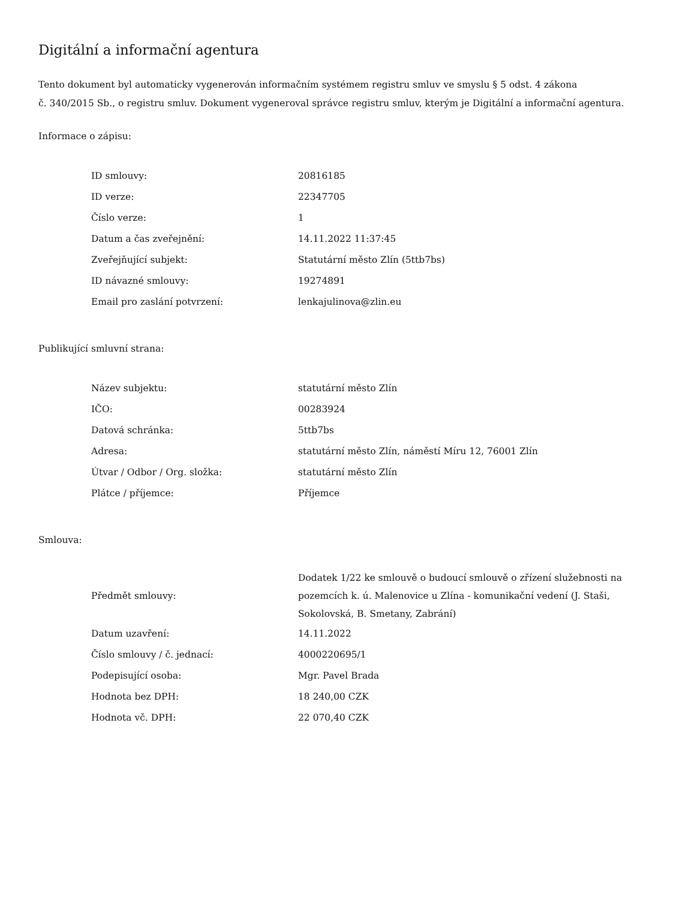Digitální a informační agentura
Tento dokument byl automaticky vygenerován informačním systémem registru smluv ve smyslu § 5 odst. 4 zákona
č. 340/2015 Sb., o registru smluv. Dokument vygeneroval správce registru smluv, kterým je Digitální a informační agentura.
Informace o zápisu:
| ID smlouvy: | 20816185 |
| ID verze: | 22347705 |
| Číslo verze: | 1 |
| Datum a čas zveřejnění: | 14.11.2022 11:37:45 |
| Zveřejňující subjekt: | Statutární město Zlín (5ttb7bs) |
| ID návazné smlouvy: | 19274891 |
| Email pro zaslání potvrzení: | lenkajulinova@zlin.eu |
Publikující smluvní strana:
| Název subjektu: | statutární město Zlín |
| IČO: | 00283924 |
| Datová schránka: | 5ttb7bs |
| Adresa: | statutární město Zlín, náměstí Míru 12, 76001 Zlín |
| Útvar / Odbor / Org. složka: | statutární město Zlín |
| Plátce / příjemce: | Příjemce |
Smlouva:
| Předmět smlouvy: | Dodatek 1/22 ke smlouvě o budoucí smlouvě o zřízení služebnosti na pozemcích k. ú. Malenovice u Zlína - komunikační vedení (J. Staši, Sokolovská, B. Smetany, Zabrání) |
| Datum uzavření: | 14.11.2022 |
| Číslo smlouvy / č. jednací: | 4000220695/1 |
| Podepisující osoba: | Mgr. Pavel Brada |
| Hodnota bez DPH: | 18 240,00 CZK |
| Hodnota vč. DPH: | 22 070,40 CZK |